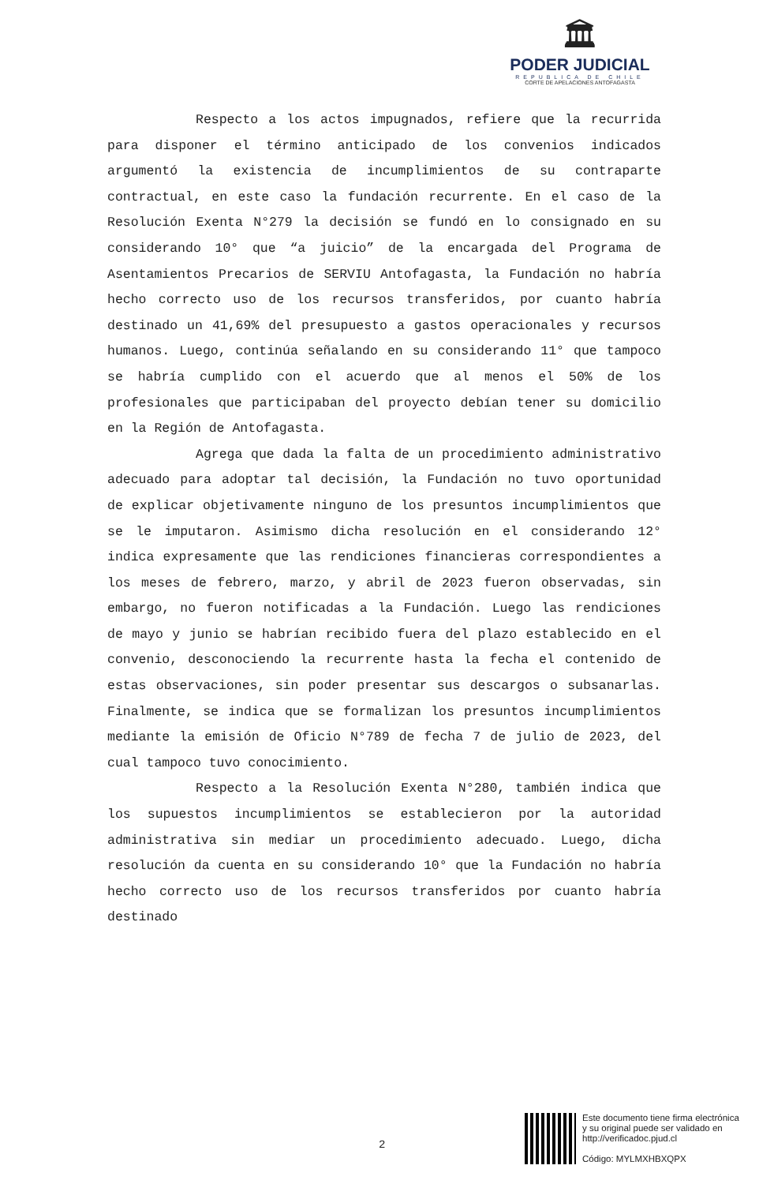🏛
PODER JUDICIAL
REPUBLICA DE CHILE
CORTE DE APELACIONES ANTOFAGASTA
Respecto a los actos impugnados, refiere que la recurrida para disponer el término anticipado de los convenios indicados argumentó la existencia de incumplimientos de su contraparte contractual, en este caso la fundación recurrente. En el caso de la Resolución Exenta N°279 la decisión se fundó en lo consignado en su considerando 10° que “a juicio” de la encargada del Programa de Asentamientos Precarios de SERVIU Antofagasta, la Fundación no habría hecho correcto uso de los recursos transferidos, por cuanto habría destinado un 41,69% del presupuesto a gastos operacionales y recursos humanos. Luego, continúa señalando en su considerando 11° que tampoco se habría cumplido con el acuerdo que al menos el 50% de los profesionales que participaban del proyecto debían tener su domicilio en la Región de Antofagasta.
Agrega que dada la falta de un procedimiento administrativo adecuado para adoptar tal decisión, la Fundación no tuvo oportunidad de explicar objetivamente ninguno de los presuntos incumplimientos que se le imputaron. Asimismo dicha resolución en el considerando 12° indica expresamente que las rendiciones financieras correspondientes a los meses de febrero, marzo, y abril de 2023 fueron observadas, sin embargo, no fueron notificadas a la Fundación. Luego las rendiciones de mayo y junio se habrían recibido fuera del plazo establecido en el convenio, desconociendo la recurrente hasta la fecha el contenido de estas observaciones, sin poder presentar sus descargos o subsanarlas. Finalmente, se indica que se formalizan los presuntos incumplimientos mediante la emisión de Oficio N°789 de fecha 7 de julio de 2023, del cual tampoco tuvo conocimiento.
Respecto a la Resolución Exenta N°280, también indica que los supuestos incumplimientos se establecieron por la autoridad administrativa sin mediar un procedimiento adecuado. Luego, dicha resolución da cuenta en su considerando 10° que la Fundación no habría hecho correcto uso de los recursos transferidos por cuanto habría destinado
2
Este documento tiene firma electrónica
y su original puede ser validado en
http://verificadoc.pjud.cl
Código: MYLMXHBXQPX